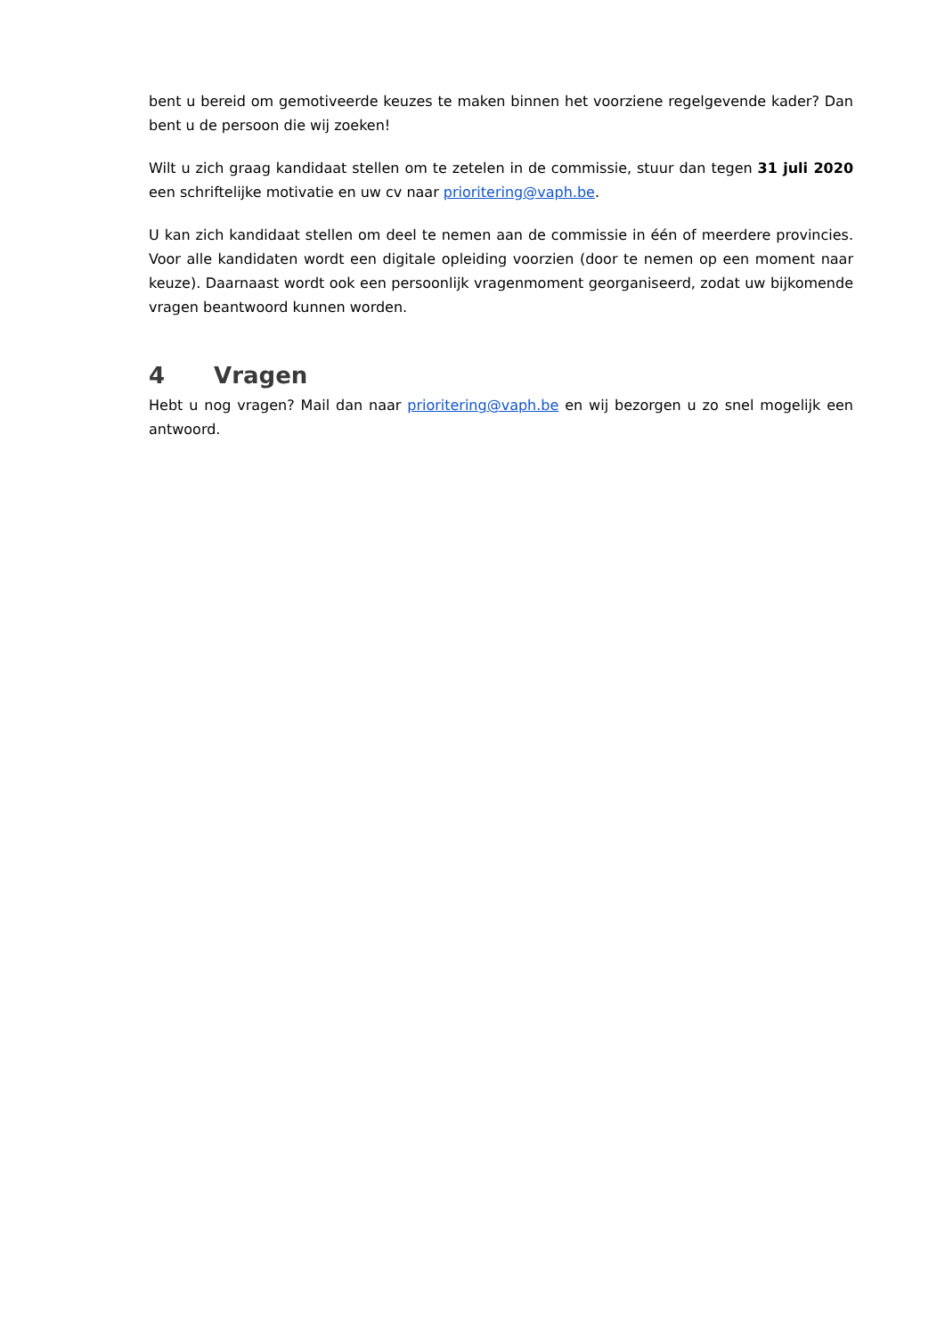bent u bereid om gemotiveerde keuzes te maken binnen het voorziene regelgevende kader? Dan bent u de persoon die wij zoeken!
Wilt u zich graag kandidaat stellen om te zetelen in de commissie, stuur dan tegen 31 juli 2020 een schriftelijke motivatie en uw cv naar prioritering@vaph.be.
U kan zich kandidaat stellen om deel te nemen aan de commissie in één of meerdere provincies. Voor alle kandidaten wordt een digitale opleiding voorzien (door te nemen op een moment naar keuze). Daarnaast wordt ook een persoonlijk vragenmoment georganiseerd, zodat uw bijkomende vragen beantwoord kunnen worden.
4 Vragen
Hebt u nog vragen? Mail dan naar prioritering@vaph.be en wij bezorgen u zo snel mogelijk een antwoord.